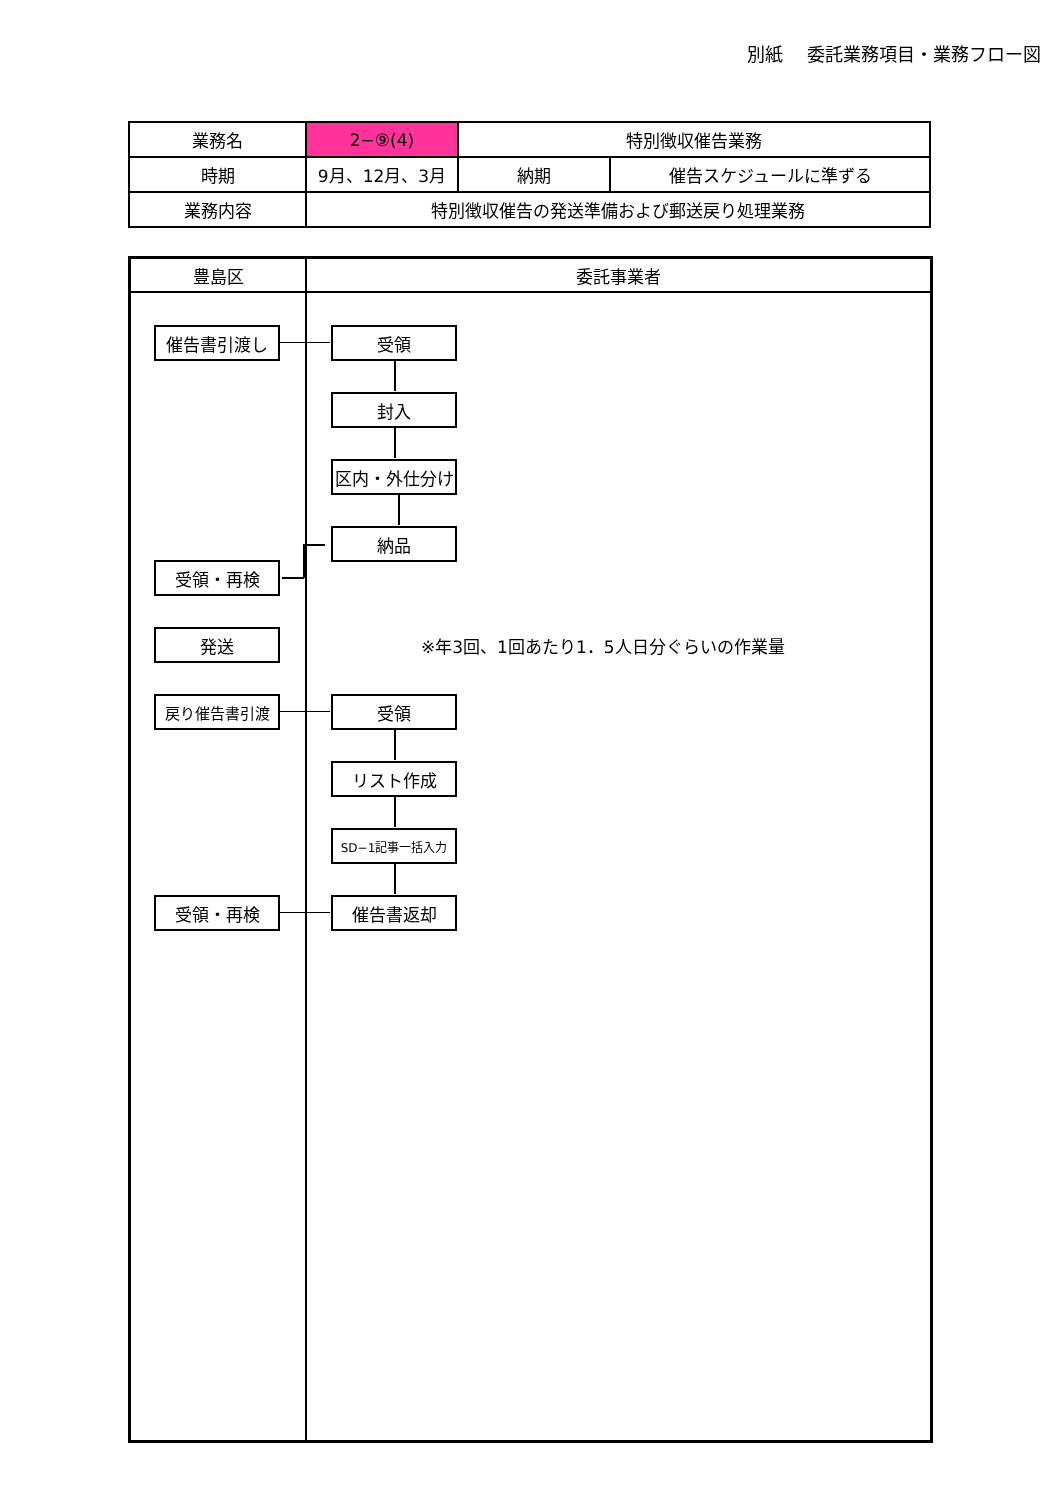別紙　 委託業務項目・業務フロー図
| 業務名 | 2−⑨(4) | 特別徴収催告業務 | |
| 時期 | 9月、12月、3月 | 納期 | 催告スケジュールに準ずる |
| 業務内容 | 特別徴収催告の発送準備および郵送戻り処理業務 | | |
豊島区 委託事業者
催告書引渡し 受領
封入
区内・外仕分け
納品
受領・再検
発送
※年3回、1回あたり1．5人日分ぐらいの作業量
戻り催告書引渡 受領
リスト作成
SD−1記事一括入力
催告書返却
受領・再検